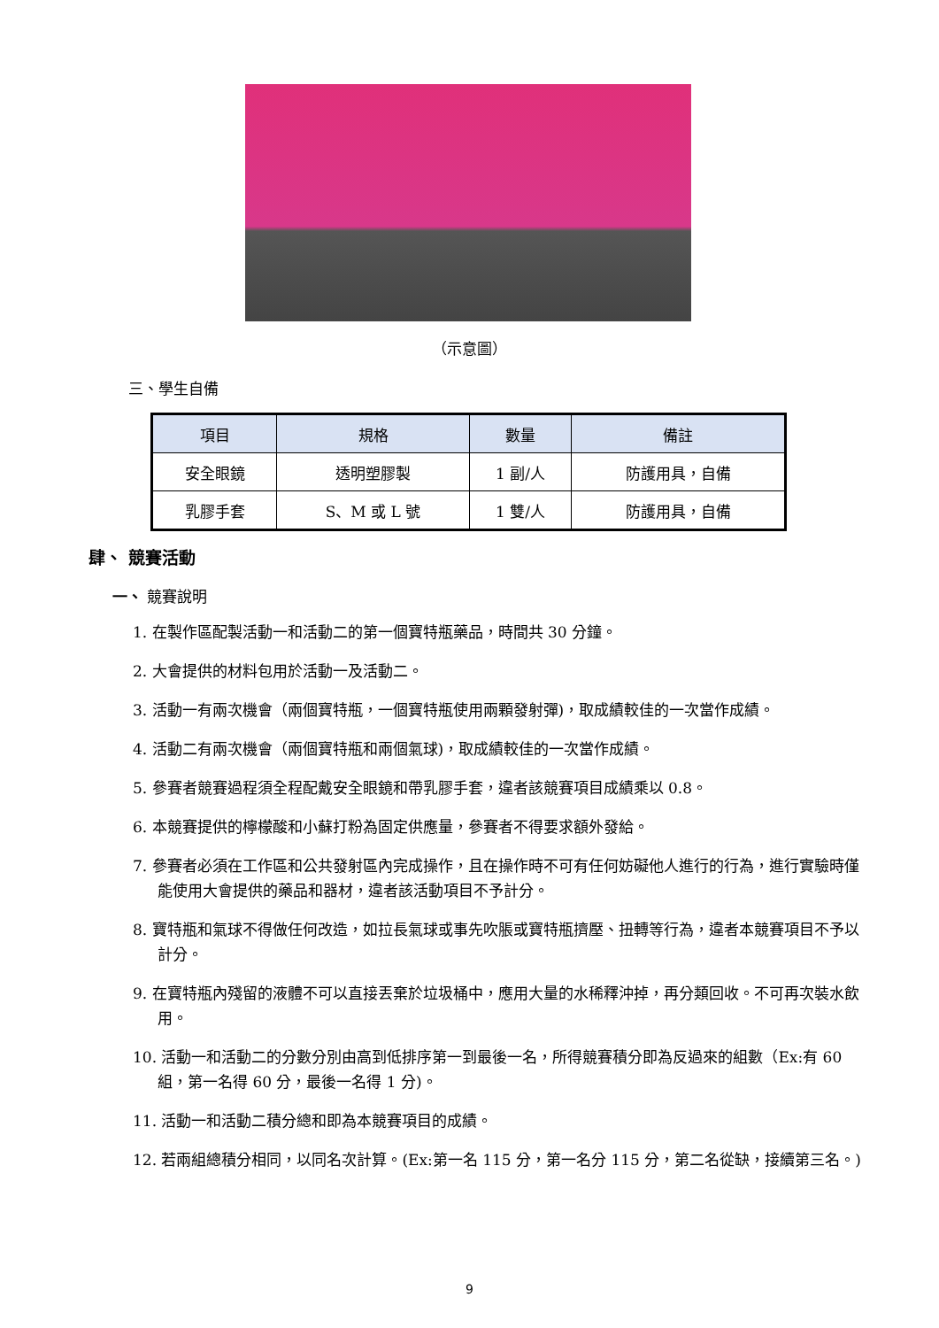（示意圖）
三、學生自備
| 項目 | 規格 | 數量 | 備註 |
| --- | --- | --- | --- |
| 安全眼鏡 | 透明塑膠製 | 1 副/人 | 防護用具，自備 |
| 乳膠手套 | S、M 或 L 號 | 1 雙/人 | 防護用具，自備 |
肆、 競賽活動
一、 競賽說明
1. 在製作區配製活動一和活動二的第一個寶特瓶藥品，時間共 30 分鐘。
2. 大會提供的材料包用於活動一及活動二。
3. 活動一有兩次機會（兩個寶特瓶，一個寶特瓶使用兩顆發射彈)，取成績較佳的一次當作成績。
4. 活動二有兩次機會（兩個寶特瓶和兩個氣球)，取成績較佳的一次當作成績。
5. 參賽者競賽過程須全程配戴安全眼鏡和帶乳膠手套，違者該競賽項目成績乘以 0.8。
6. 本競賽提供的檸檬酸和小蘇打粉為固定供應量，參賽者不得要求額外發給。
7. 參賽者必須在工作區和公共發射區內完成操作，且在操作時不可有任何妨礙他人進行的行為，進行實驗時僅能使用大會提供的藥品和器材，違者該活動項目不予計分。
8. 寶特瓶和氣球不得做任何改造，如拉長氣球或事先吹脹或寶特瓶擠壓、扭轉等行為，違者本競賽項目不予以計分。
9. 在寶特瓶內殘留的液體不可以直接丟棄於垃圾桶中，應用大量的水稀釋沖掉，再分類回收。不可再次裝水飲用。
10. 活動一和活動二的分數分別由高到低排序第一到最後一名，所得競賽積分即為反過來的組數（Ex:有 60 組，第一名得 60 分，最後一名得 1 分)。
11. 活動一和活動二積分總和即為本競賽項目的成績。
12. 若兩組總積分相同，以同名次計算。(Ex:第一名 115 分，第一名分 115 分，第二名從缺，接續第三名。)
9